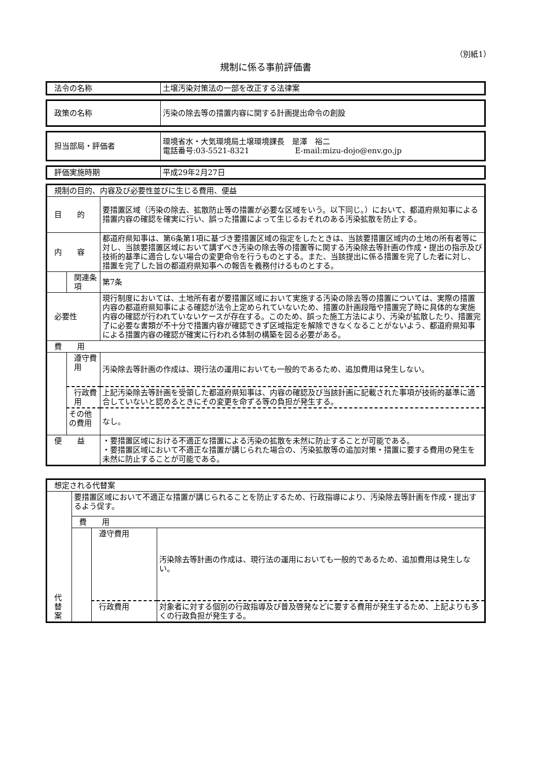（別紙1）
規制に係る事前評価書
| 法令の名称 | 土壌汚染対策法の一部を改正する法律案 |
| 政策の名称 | 汚染の除去等の措置内容に関する計画提出命令の創設 |
| 担当部局・評価者 | 環境省水・大気環境局土壌環境課長 是澤 裕二 電話番号:03-5521-8321 E-mail:mizu-dojo@env.go.jp |
| 評価実施時期 | 平成29年2月27日 |
| 規制の目的、内容及び必要性並びに生じる費用、便益 | | |
| 目 的 | | 要措置区域（汚染の除去、拡散防止等の措置が必要な区域をいう。以下同じ。）において、都道府県知事による措置内容の確認を確実に行い、誤った措置によって生じるおそれのある汚染拡散を防止する。 |
| 内 容 | | 都道府県知事は、第6条第1項に基づき要措置区域の指定をしたときは、当該要措置区域内の土地の所有者等に対し、当該要措置区域において講ずべき汚染の除去等の措置等に関する汚染除去等計画の作成・提出の指示及び技術的基準に適合しない場合の変更命令を行うものとする。また、当該提出に係る措置を完了した者に対し、措置を完了した旨の都道府県知事への報告を義務付けるものとする。 |
| | 関連条項 | 第7条 |
| 必要性 | | 現行制度においては、土地所有者が要措置区域において実施する汚染の除去等の措置については、実際の措置内容の都道府県知事による確認が法令上定められていないため、措置の計画段階や措置完了時に具体的な実施内容の確認が行われていないケースが存在する。このため、誤った施工方法により、汚染が拡散したり、措置完了に必要な書類が不十分で措置内容が確認できず区域指定を解除できなくなることがないよう、都道府県知事による措置内容の確認が確実に行われる体制の構築を図る必要がある。 |
| 費 用 | | |
| | 遵守費用 | 汚染除去等計画の作成は、現行法の運用においても一般的であるため、追加費用は発生しない。 |
| | 行政費用 | 上記汚染除去等計画を受領した都道府県知事は、内容の確認及び当該計画に記載された事項が技術的基準に適合していないと認めるときにその変更を命ずる等の負担が発生する。 |
| | その他の費用 | なし。 |
| 便 益 | | ・要措置区域における不適正な措置による汚染の拡散を未然に防止することが可能である。 ・要措置区域において不適正な措置が講じられた場合の、汚染拡散等の追加対策・措置に要する費用の発生を未然に防止することが可能である。 |
| 想定される代替案 | | | |
| 代 替 案 | 要措置区域において不適正な措置が講じられることを防止するため、行政指導により、汚染除去等計画を作成・提出するよう促す。 | | |
| | 費 用 | | |
| | | 遵守費用 | 汚染除去等計画の作成は、現行法の運用においても一般的であるため、追加費用は発生しない。 |
| | | 行政費用 | 対象者に対する個別の行政指導及び普及啓発などに要する費用が発生するため、上記よりも多くの行政負担が発生する。 |